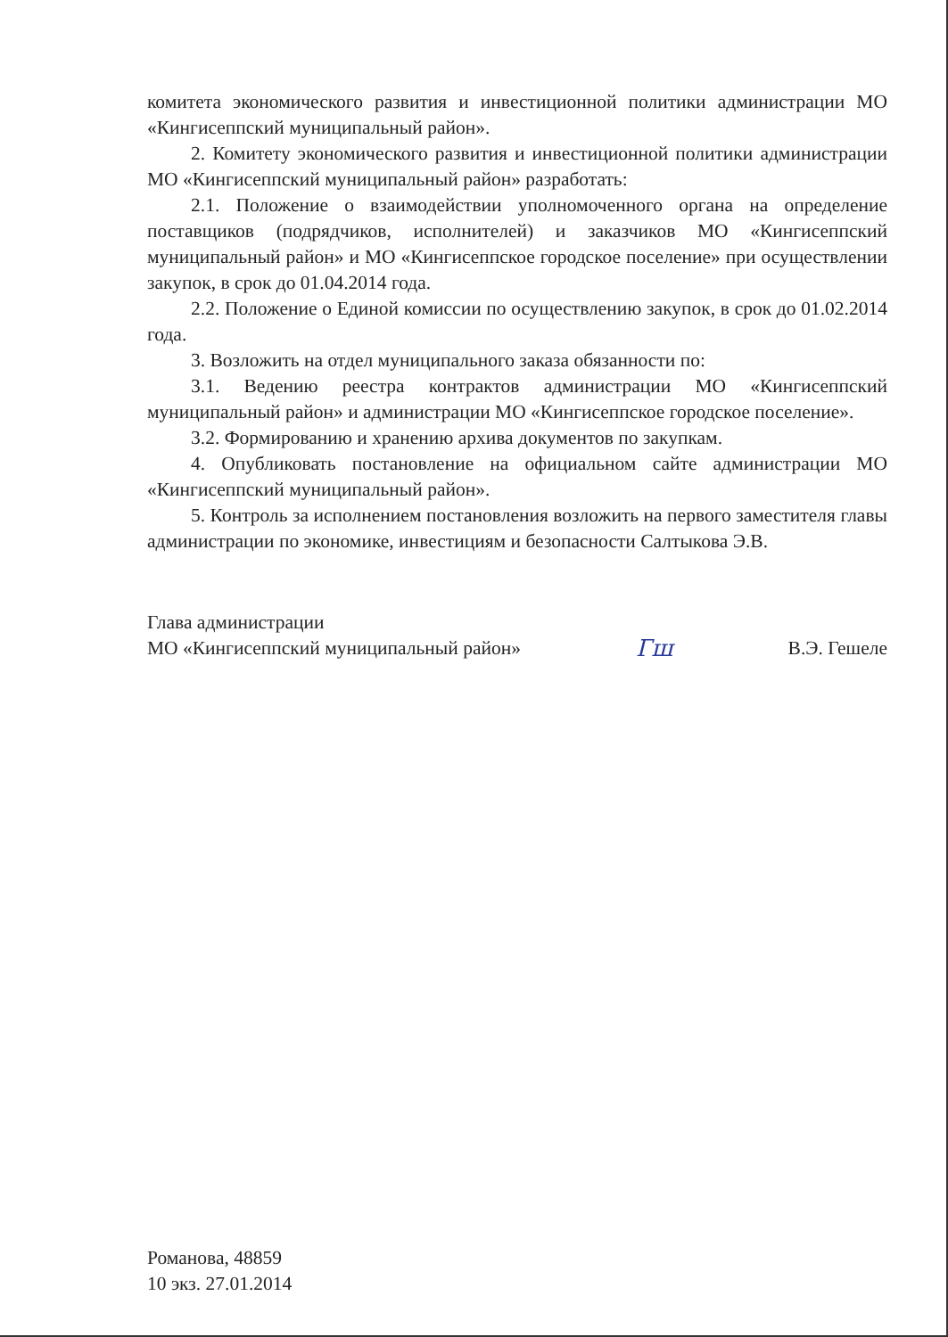комитета экономического развития и инвестиционной политики администрации МО «Кингисеппский муниципальный район».
2. Комитету экономического развития и инвестиционной политики администрации МО «Кингисеппский муниципальный район» разработать:
2.1. Положение о взаимодействии уполномоченного органа на определение поставщиков (подрядчиков, исполнителей) и заказчиков МО «Кингисеппский муниципальный район» и МО «Кингисеппское городское поселение» при осуществлении закупок, в срок до 01.04.2014 года.
2.2. Положение о Единой комиссии по осуществлению закупок, в срок до 01.02.2014 года.
3. Возложить на отдел муниципального заказа обязанности по:
3.1. Ведению реестра контрактов администрации МО «Кингисеппский муниципальный район» и администрации МО «Кингисеппское городское поселение».
3.2. Формированию и хранению архива документов по закупкам.
4. Опубликовать постановление на официальном сайте администрации МО «Кингисеппский муниципальный район».
5. Контроль за исполнением постановления возложить на первого заместителя главы администрации по экономике, инвестициям и безопасности Салтыкова Э.В.
Глава администрации
МО «Кингисеппский муниципальный район»
Гш
В.Э. Гешеле
Романова, 48859
10 экз. 27.01.2014